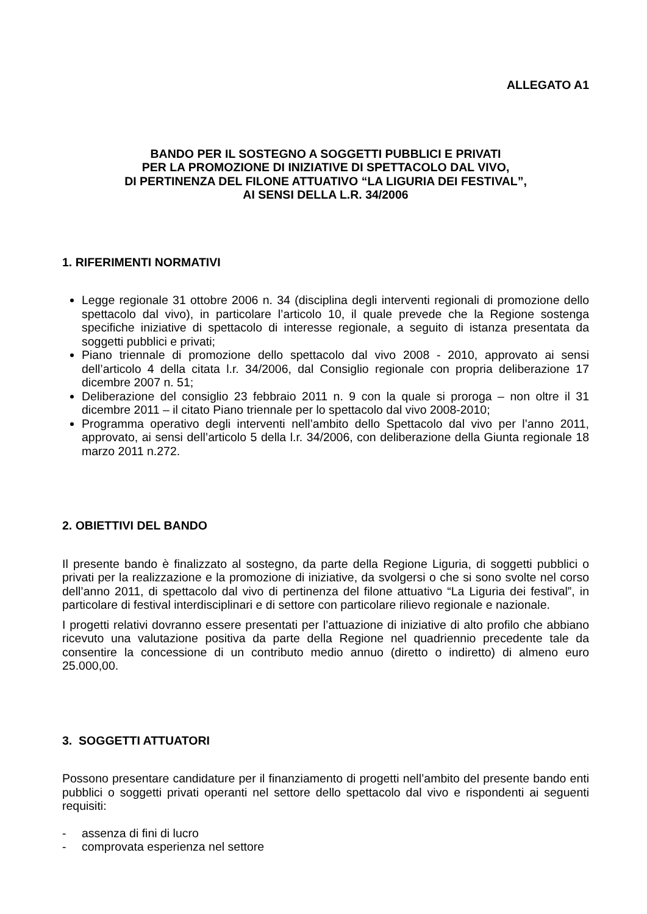ALLEGATO A1
BANDO PER IL SOSTEGNO A SOGGETTI PUBBLICI E PRIVATI
PER LA PROMOZIONE DI INIZIATIVE DI SPETTACOLO DAL VIVO,
DI PERTINENZA DEL FILONE ATTUATIVO “LA LIGURIA DEI FESTIVAL”,
AI SENSI DELLA L.R. 34/2006
1. RIFERIMENTI NORMATIVI
Legge regionale 31 ottobre 2006 n. 34 (disciplina degli interventi regionali di promozione dello spettacolo dal vivo), in particolare l’articolo 10, il quale prevede che la Regione sostenga specifiche iniziative di spettacolo di interesse regionale, a seguito di istanza presentata da soggetti pubblici e privati;
Piano triennale di promozione dello spettacolo dal vivo 2008 - 2010, approvato ai sensi dell’articolo 4 della citata l.r. 34/2006, dal Consiglio regionale con propria deliberazione 17 dicembre 2007 n. 51;
Deliberazione del consiglio 23 febbraio 2011 n. 9 con la quale si proroga – non oltre il 31 dicembre 2011 – il citato Piano triennale per lo spettacolo dal vivo 2008-2010;
Programma operativo degli interventi nell’ambito dello Spettacolo dal vivo per l’anno 2011, approvato, ai sensi dell’articolo 5 della l.r. 34/2006, con deliberazione della Giunta regionale 18 marzo 2011 n.272.
2. OBIETTIVI DEL BANDO
Il presente bando è finalizzato al sostegno, da parte della Regione Liguria, di soggetti pubblici o privati per la realizzazione e la promozione di iniziative, da svolgersi o che si sono svolte nel corso dell’anno 2011, di spettacolo dal vivo di pertinenza del filone attuativo “La Liguria dei festival”, in particolare di festival interdisciplinari e di settore con particolare rilievo regionale e nazionale.
I progetti relativi dovranno essere presentati per l’attuazione di iniziative di alto profilo che abbiano ricevuto una valutazione positiva da parte della Regione nel quadriennio precedente tale da consentire la concessione di un contributo medio annuo (diretto o indiretto) di almeno euro 25.000,00.
3. SOGGETTI ATTUATORI
Possono presentare candidature per il finanziamento di progetti nell’ambito del presente bando enti pubblici o soggetti privati operanti nel settore dello spettacolo dal vivo e rispondenti ai seguenti requisiti:
- assenza di fini di lucro
- comprovata esperienza nel settore